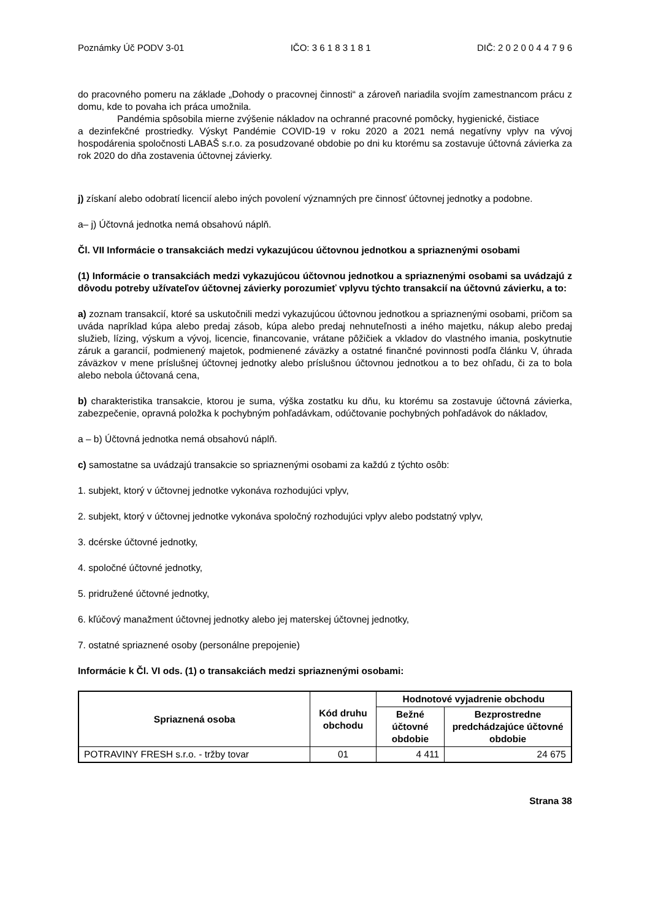Poznámky Úč PODV 3-01 IČO: 3 6 1 8 3 1 8 1 DIČ: 2 0 2 0 0 4 4 7 9 6
do pracovného pomeru na základe „Dohody o pracovnej činnosti“ a zároveň nariadila svojím zamestnancom prácu z domu, kde to povaha ich práca umožnila.
Pandémia spôsobila mierne zvýšenie nákladov na ochranné pracovné pomôcky, hygienické, čistiace
a dezinfekčné prostriedky. Výskyt Pandémie COVID-19 v roku 2020 a 2021 nemá negatívny vplyv na vývoj hospodárenia spoločnosti LABAŠ s.r.o. za posudzované obdobie po dni ku ktorému sa zostavuje účtovná závierka za rok 2020 do dňa zostavenia účtovnej závierky.
j) získaní alebo odobratí licencií alebo iných povolení významných pre činnosť účtovnej jednotky a podobne.
a– j) Účtovná jednotka nemá obsahovú náplň.
Čl. VII Informácie o transakciách medzi vykazujúcou účtovnou jednotkou a spriaznenými osobami
(1) Informácie o transakciách medzi vykazujúcou účtovnou jednotkou a spriaznenými osobami sa uvádzajú z dôvodu potreby užívateľov účtovnej závierky porozumieť vplyvu týchto transakcií na účtovnú závierku, a to:
a) zoznam transakcií, ktoré sa uskutočnili medzi vykazujúcou účtovnou jednotkou a spriaznenými osobami, pričom sa uváda napríklad kúpa alebo predaj zásob, kúpa alebo predaj nehnuteľnosti a iného majetku, nákup alebo predaj služieb, lízing, výskum a vývoj, licencie, financovanie, vrátane pôžičiek a vkladov do vlastného imania, poskytnutie záruk a garancií, podmienený majetok, podmienené záväzky a ostatné finančné povinnosti podľa článku V, úhrada záväzkov v mene príslušnej účtovnej jednotky alebo príslušnou účtovnou jednotkou a to bez ohľadu, či za to bola alebo nebola účtovaná cena,
b) charakteristika transakcie, ktorou je suma, výška zostatku ku dňu, ku ktorému sa zostavuje účtovná závierka, zabezpečenie, opravná položka k pochybným pohľadávkam, odúčtovanie pochybných pohľadávok do nákladov,
a – b) Účtovná jednotka nemá obsahovú náplň.
c) samostatne sa uvádzajú transakcie so spriaznenými osobami za každú z týchto osôb:
1. subjekt, ktorý v účtovnej jednotke vykonáva rozhodujúci vplyv,
2. subjekt, ktorý v účtovnej jednotke vykonáva spoločný rozhodujúci vplyv alebo podstatný vplyv,
3. dcérske účtovné jednotky,
4. spoločné účtovné jednotky,
5. pridružené účtovné jednotky,
6. kľúčový manažment účtovnej jednotky alebo jej materskej účtovnej jednotky,
7. ostatné spriaznené osoby (personálne prepojenie)
Informácie k Čl. VI ods. (1) o transakciách medzi spriaznenými osobami:
| Spriaznená osoba | Kód druhu obchodu | Hodnotové vyjadrenie obchodu | |
| --- | --- | --- | --- |
| | | Bežné účtovné obdobie | Bezprostredne predchádzajúce účtovné obdobie |
| POTRAVINY FRESH s.r.o. - tržby tovar | 01 | 4 411 | 24 675 |
Strana 38